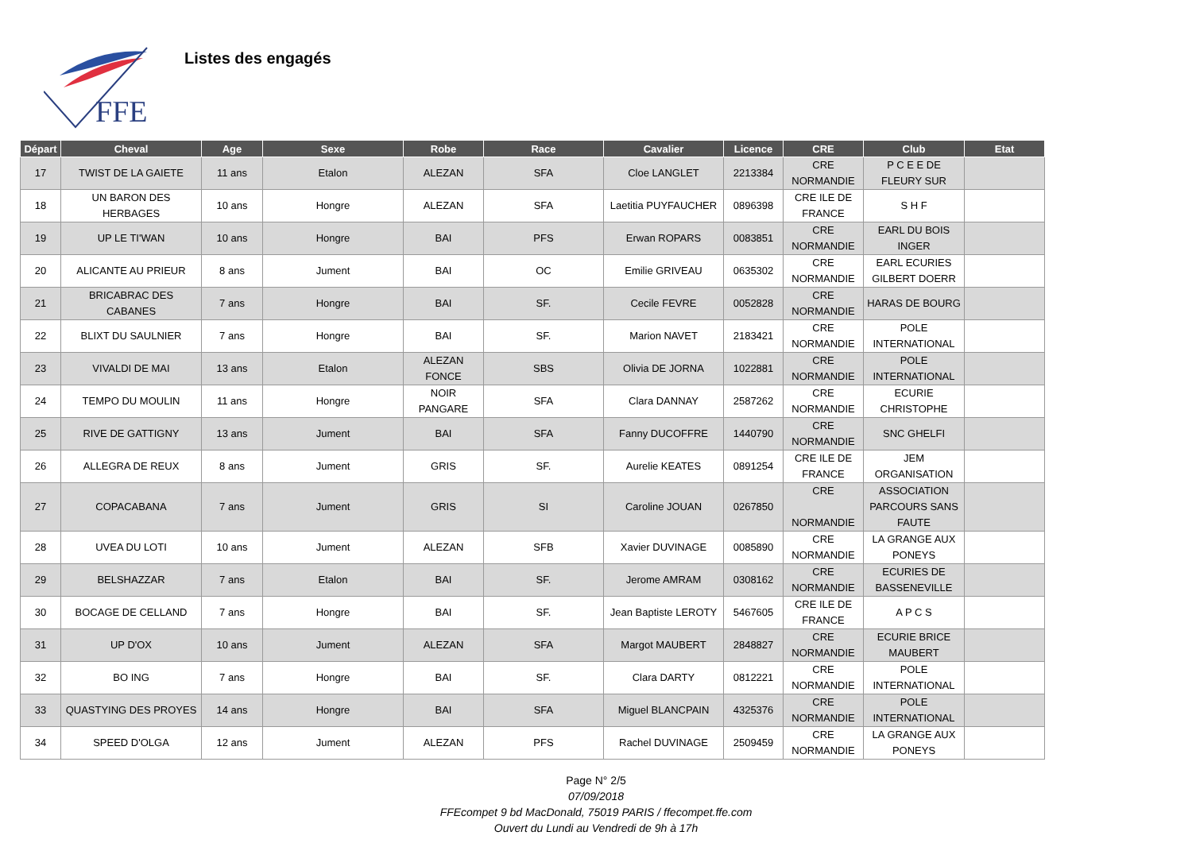FFE
Listes des engagés
| Départ | Cheval | Age | Sexe | Robe | Race | Cavalier | Licence | CRE | Club | Etat |
| --- | --- | --- | --- | --- | --- | --- | --- | --- | --- | --- |
| 17 | TWIST DE LA GAIETE | 11 ans | Etalon | ALEZAN | SFA | Cloe LANGLET | 2213384 | CRE NORMANDIE | P C E E DE FLEURY SUR | |
| 18 | UN BARON DES HERBAGES | 10 ans | Hongre | ALEZAN | SFA | Laetitia PUYFAUCHER | 0896398 | CRE ILE DE FRANCE | S H F | |
| 19 | UP LE TI'WAN | 10 ans | Hongre | BAI | PFS | Erwan ROPARS | 0083851 | CRE NORMANDIE | EARL DU BOIS INGER | |
| 20 | ALICANTE AU PRIEUR | 8 ans | Jument | BAI | OC | Emilie GRIVEAU | 0635302 | CRE NORMANDIE | EARL ECURIES GILBERT DOERR | |
| 21 | BRICABRAC DES CABANES | 7 ans | Hongre | BAI | SF. | Cecile FEVRE | 0052828 | CRE NORMANDIE | HARAS DE BOURG | |
| 22 | BLIXT DU SAULNIER | 7 ans | Hongre | BAI | SF. | Marion NAVET | 2183421 | CRE NORMANDIE | POLE INTERNATIONAL | |
| 23 | VIVALDI DE MAI | 13 ans | Etalon | ALEZAN FONCE | SBS | Olivia DE JORNA | 1022881 | CRE NORMANDIE | POLE INTERNATIONAL | |
| 24 | TEMPO DU MOULIN | 11 ans | Hongre | NOIR PANGARE | SFA | Clara DANNAY | 2587262 | CRE NORMANDIE | ECURIE CHRISTOPHE | |
| 25 | RIVE DE GATTIGNY | 13 ans | Jument | BAI | SFA | Fanny DUCOFFRE | 1440790 | CRE NORMANDIE | SNC GHELFI | |
| 26 | ALLEGRA DE REUX | 8 ans | Jument | GRIS | SF. | Aurelie KEATES | 0891254 | CRE ILE DE FRANCE | JEM ORGANISATION | |
| 27 | COPACABANA | 7 ans | Jument | GRIS | SI | Caroline JOUAN | 0267850 | CRE NORMANDIE | ASSOCIATION PARCOURS SANS FAUTE | |
| 28 | UVEA DU LOTI | 10 ans | Jument | ALEZAN | SFB | Xavier DUVINAGE | 0085890 | CRE NORMANDIE | LA GRANGE AUX PONEYS | |
| 29 | BELSHAZZAR | 7 ans | Etalon | BAI | SF. | Jerome AMRAM | 0308162 | CRE NORMANDIE | ECURIES DE BASSENEVILLE | |
| 30 | BOCAGE DE CELLAND | 7 ans | Hongre | BAI | SF. | Jean Baptiste LEROTY | 5467605 | CRE ILE DE FRANCE | A P C S | |
| 31 | UP D'OX | 10 ans | Jument | ALEZAN | SFA | Margot MAUBERT | 2848827 | CRE NORMANDIE | ECURIE BRICE MAUBERT | |
| 32 | BO ING | 7 ans | Hongre | BAI | SF. | Clara DARTY | 0812221 | CRE NORMANDIE | POLE INTERNATIONAL | |
| 33 | QUASTYING DES PROYES | 14 ans | Hongre | BAI | SFA | Miguel BLANCPAIN | 4325376 | CRE NORMANDIE | POLE INTERNATIONAL | |
| 34 | SPEED D'OLGA | 12 ans | Jument | ALEZAN | PFS | Rachel DUVINAGE | 2509459 | CRE NORMANDIE | LA GRANGE AUX PONEYS | |
Page N° 2/5
07/09/2018
FFEcompet 9 bd MacDonald, 75019 PARIS / ffecompet.ffe.com
Ouvert du Lundi au Vendredi de 9h à 17h